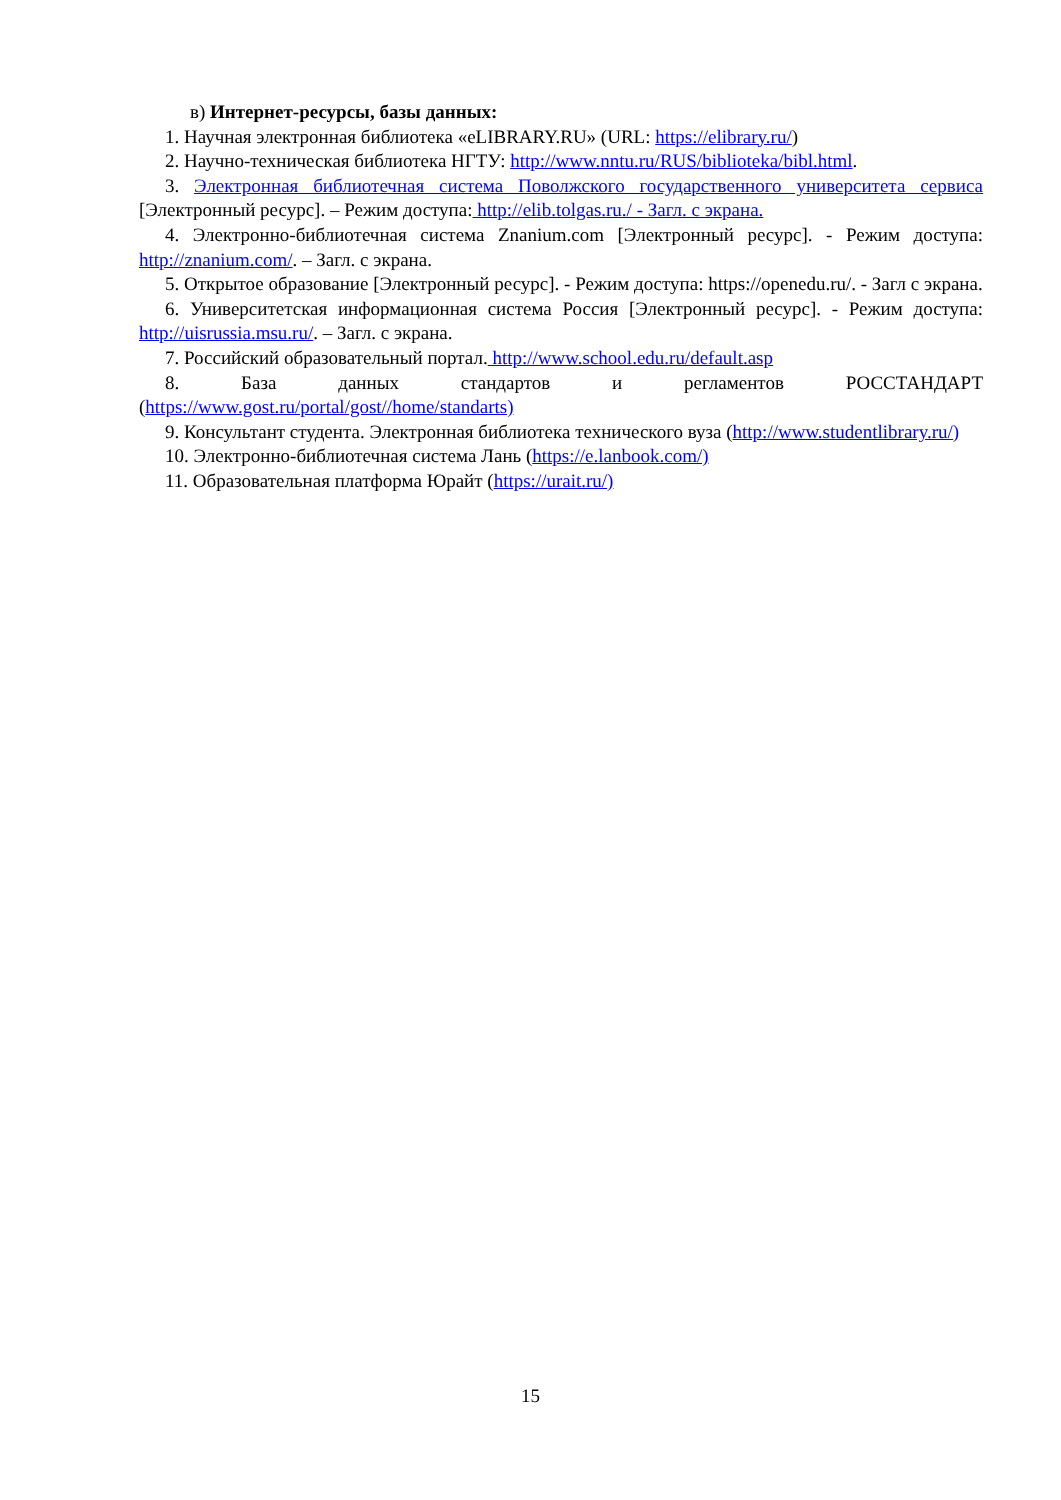в) Интернет-ресурсы, базы данных:
1. Научная электронная библиотека «eLIBRARY.RU» (URL: https://elibrary.ru/)
2. Научно-техническая библиотека НГТУ: http://www.nntu.ru/RUS/biblioteka/bibl.html.
3. Электронная библиотечная система Поволжского государственного университета сервиса [Электронный ресурс]. – Режим доступа: http://elib.tolgas.ru./ - Загл. с экрана.
4. Электронно-библиотечная система Znanium.com [Электронный ресурс]. - Режим доступа: http://znanium.com/. – Загл. с экрана.
5. Открытое образование [Электронный ресурс]. - Режим доступа: https://openedu.ru/. - Загл с экрана.
6. Университетская информационная система Россия [Электронный ресурс]. - Режим доступа: http://uisrussia.msu.ru/. – Загл. с экрана.
7. Российский образовательный портал. http://www.school.edu.ru/default.asp
8. База данных стандартов и регламентов РОССТАНДАРТ (https://www.gost.ru/portal/gost//home/standarts)
9. Консультант студента. Электронная библиотека технического вуза (http://www.studentlibrary.ru/)
10. Электронно-библиотечная система Лань (https://e.lanbook.com/)
11. Образовательная платформа Юрайт (https://urait.ru/)
15